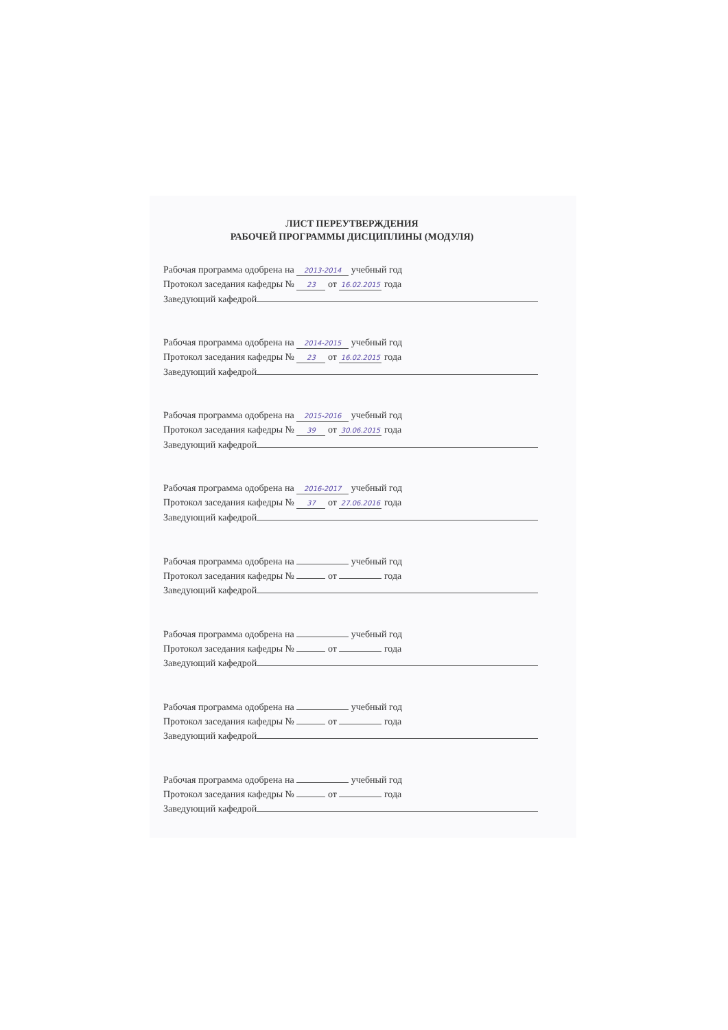ЛИСТ ПЕРЕУТВЕРЖДЕНИЯ
РАБОЧЕЙ ПРОГРАММЫ ДИСЦИПЛИНЫ (МОДУЛЯ)
Рабочая программа одобрена на 2013-2014 учебный год
Протокол заседания кафедры № 23 от 16.02.2015 года
Заведующий кафедрой
Рабочая программа одобрена на 2014-2015 учебный год
Протокол заседания кафедры № 23 от 16.02.2015 года
Заведующий кафедрой
Рабочая программа одобрена на 2015-2016 учебный год
Протокол заседания кафедры № 39 от 30.06.2015 года
Заведующий кафедрой
Рабочая программа одобрена на 2016-2017 учебный год
Протокол заседания кафедры № 37 от 27.06.2016 года
Заведующий кафедрой
Рабочая программа одобрена на учебный год
Протокол заседания кафедры № от года
Заведующий кафедрой
Рабочая программа одобрена на учебный год
Протокол заседания кафедры № от года
Заведующий кафедрой
Рабочая программа одобрена на учебный год
Протокол заседания кафедры № от года
Заведующий кафедрой
Рабочая программа одобрена на учебный год
Протокол заседания кафедры № от года
Заведующий кафедрой